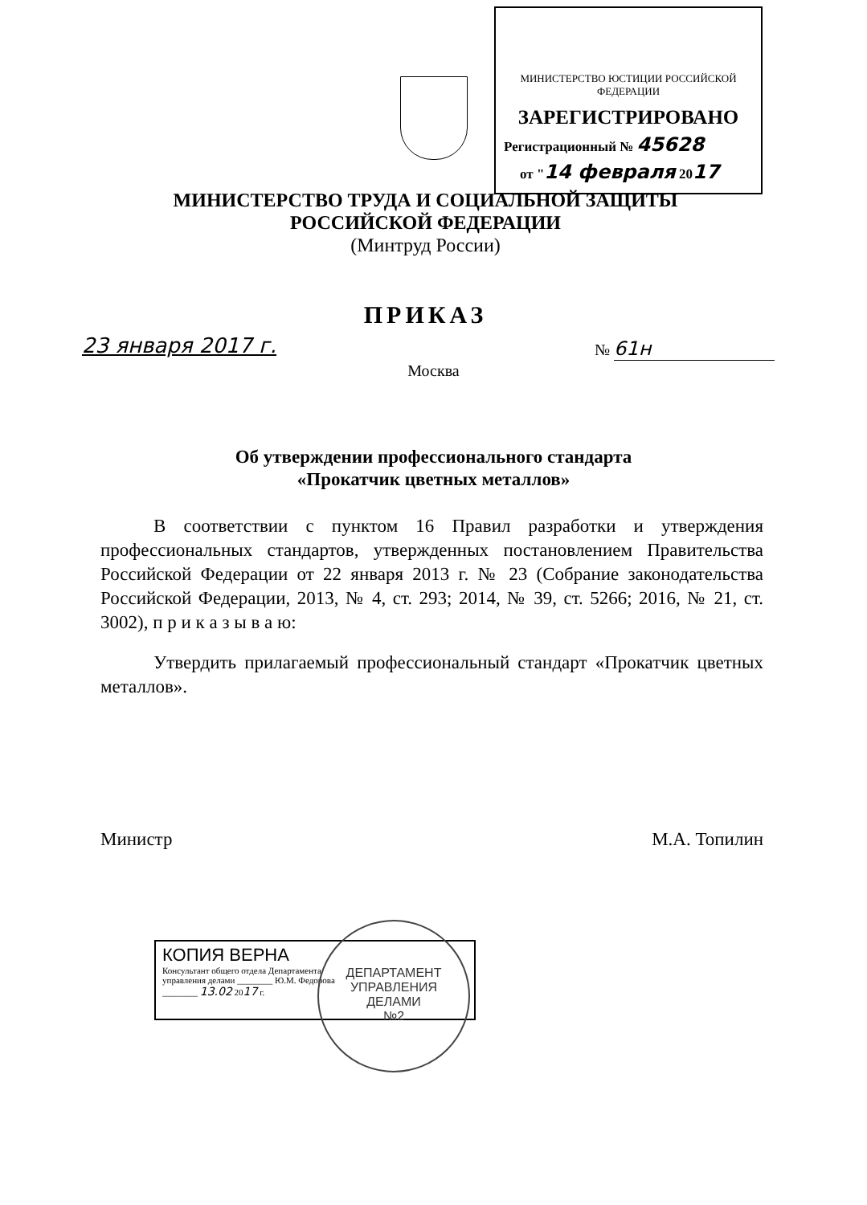МИНИСТЕРСТВО ЮСТИЦИИ РОССИЙСКОЙ ФЕДЕРАЦИИ
ЗАРЕГИСТРИРОВАНО
Регистрационный № 45628
от "14 февраля 2017
МИНИСТЕРСТВО ТРУДА И СОЦИАЛЬНОЙ ЗАЩИТЫ
РОССИЙСКОЙ ФЕДЕРАЦИИ
(Минтруд России)
ПРИКАЗ
23 января 2017 г. № 61н
Москва
Об утверждении профессионального стандарта
«Прокатчик цветных металлов»
В соответствии с пунктом 16 Правил разработки и утверждения профессиональных стандартов, утвержденных постановлением Правительства Российской Федерации от 22 января 2013 г. № 23 (Собрание законодательства Российской Федерации, 2013, № 4, ст. 293; 2014, № 39, ст. 5266; 2016, № 21, ст. 3002), п р и к а з ы в а ю:
Утвердить прилагаемый профессиональный стандарт «Прокатчик цветных металлов».
Министр М.А. Топилин
КОПИЯ ВЕРНА
Консультант общего отдела Департамента
управления делами ________ Ю.М. Федорова
________ 13.02 2017 г.
ДЕПАРТАМЕНТ
УПРАВЛЕНИЯ
ДЕЛАМИ
№2